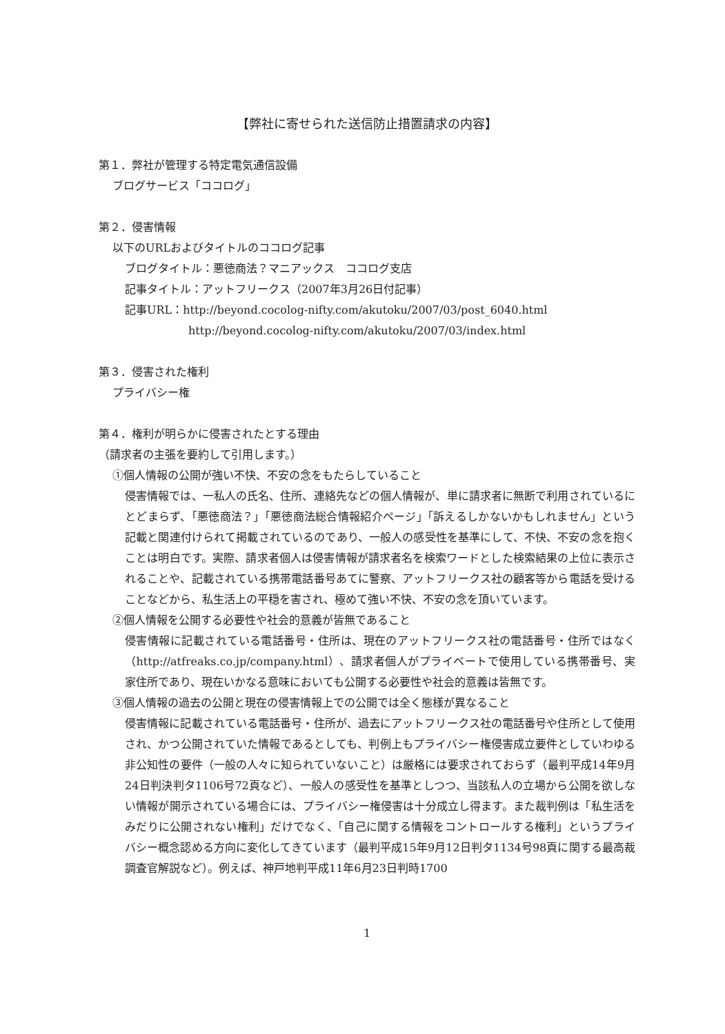【弊社に寄せられた送信防止措置請求の内容】
第１．弊社が管理する特定電気通信設備
ブログサービス「ココログ」
第２．侵害情報
以下のURLおよびタイトルのココログ記事
ブログタイトル：悪徳商法？マニアックス　ココログ支店
記事タイトル：アットフリークス（2007年3月26日付記事）
記事URL：http://beyond.cocolog-nifty.com/akutoku/2007/03/post_6040.html
http://beyond.cocolog-nifty.com/akutoku/2007/03/index.html
第３．侵害された権利
プライバシー権
第４．権利が明らかに侵害されたとする理由
（請求者の主張を要約して引用します。）
①個人情報の公開が強い不快、不安の念をもたらしていること
侵害情報では、一私人の氏名、住所、連絡先などの個人情報が、単に請求者に無断で利用されているにとどまらず、「悪徳商法？」「悪徳商法総合情報紹介ページ」「訴えるしかないかもしれません」という記載と関連付けられて掲載されているのであり、一般人の感受性を基準にして、不快、不安の念を抱くことは明白です。実際、請求者個人は侵害情報が請求者名を検索ワードとした検索結果の上位に表示されることや、記載されている携帯電話番号あてに警察、アットフリークス社の顧客等から電話を受けることなどから、私生活上の平穏を害され、極めて強い不快、不安の念を頂いています。
②個人情報を公開する必要性や社会的意義が皆無であること
侵害情報に記載されている電話番号・住所は、現在のアットフリークス社の電話番号・住所ではなく（http://atfreaks.co.jp/company.html）、請求者個人がプライベートで使用している携帯番号、実家住所であり、現在いかなる意味においても公開する必要性や社会的意義は皆無です。
③個人情報の過去の公開と現在の侵害情報上での公開では全く態様が異なること
侵害情報に記載されている電話番号・住所が、過去にアットフリークス社の電話番号や住所として使用され、かつ公開されていた情報であるとしても、判例上もプライバシー権侵害成立要件としていわゆる非公知性の要件（一般の人々に知られていないこと）は厳格には要求されておらず（最判平成14年9月24日判決判タ1106号72頁など）、一般人の感受性を基準としつつ、当該私人の立場から公開を欲しない情報が開示されている場合には、プライバシー権侵害は十分成立し得ます。また裁判例は「私生活をみだりに公開されない権利」だけでなく、「自己に関する情報をコントロールする権利」というプライバシー概念認める方向に変化してきています（最判平成15年9月12日判タ1134号98頁に関する最高裁調査官解説など）。例えば、神戸地判平成11年6月23日判時1700
1